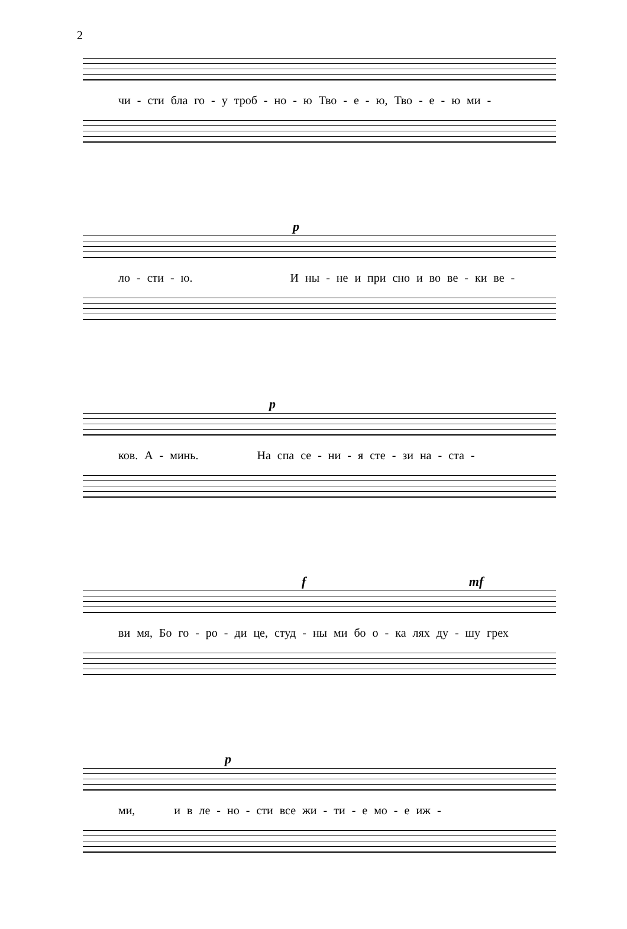2
чи - сти бла го - у троб - но - ю Тво - е - ю, Тво - е - ю ми -
p
ло - сти - ю. И ны - не и при сно и во ве - ки ве -
p
ков. А - минь. На спа се - ни - я сте - зи на - ста -
f mf
ви мя, Бо го - ро - ди це, студ - ны ми бо о - ка лях ду - шу грех
p
ми, и в ле - но - сти все жи - ти - е мо - е иж -